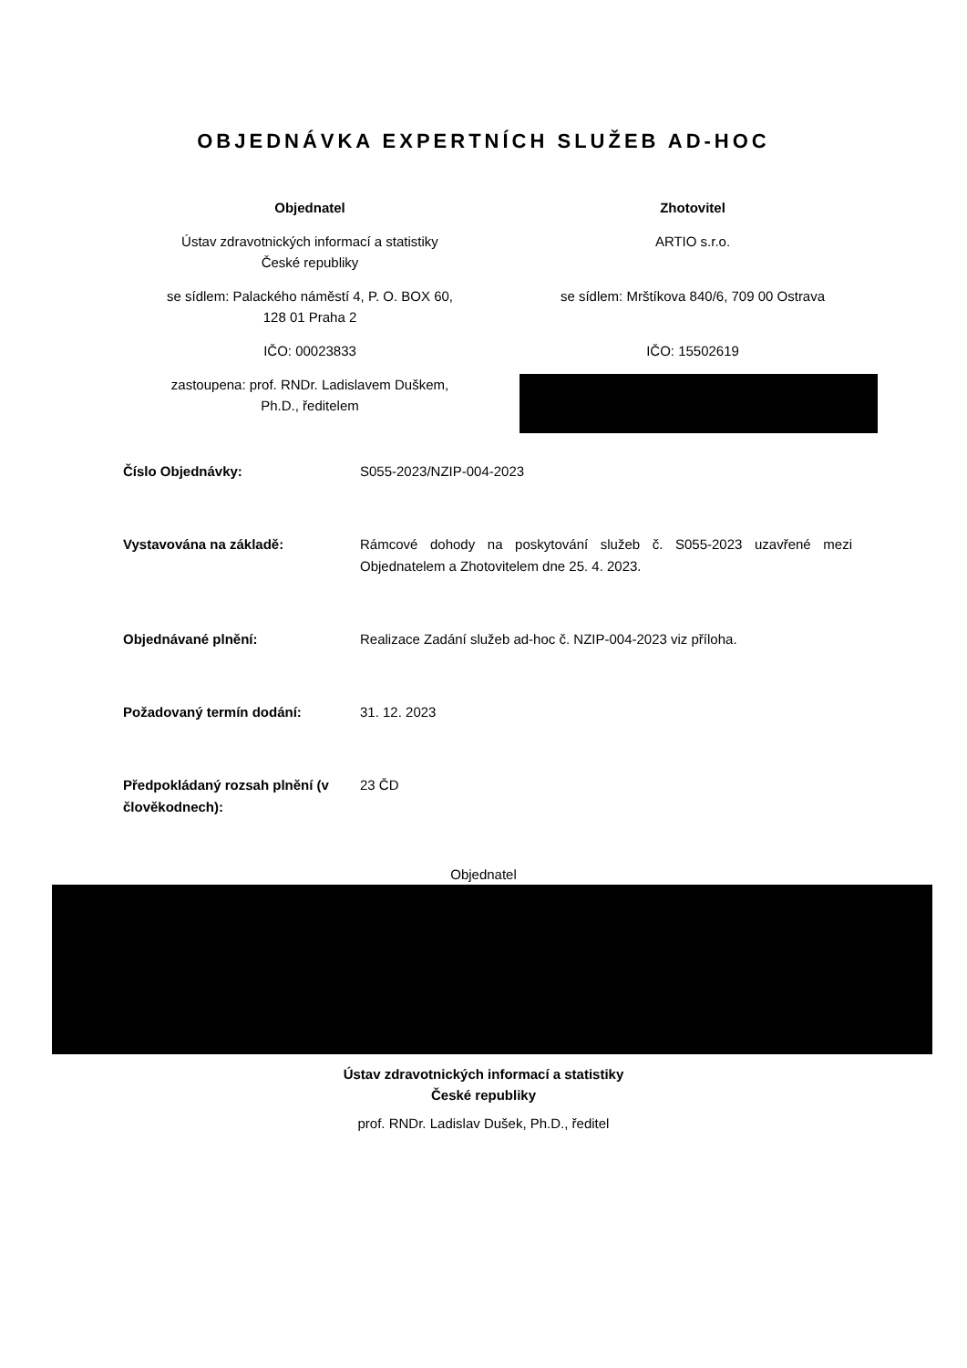OBJEDNÁVKA EXPERTNÍCH SLUŽEB AD-HOC
Objednatel
Ústav zdravotnických informací a statistiky
České republiky
se sídlem: Palackého náměstí 4, P. O. BOX 60,
128 01 Praha 2
IČO: 00023833
zastoupena: prof. RNDr. Ladislavem Duškem,
Ph.D., ředitelem
Zhotovitel
ARTIO s.r.o.
se sídlem: Mrštíkova 840/6, 709 00 Ostrava
IČO: 15502619
| Číslo Objednávky: | S055-2023/NZIP-004-2023 |
| Vystavována na základě: | Rámcové dohody na poskytování služeb č. S055-2023 uzavřené mezi Objednatelem a Zhotovitelem dne 25. 4. 2023. |
| Objednávané plnění: | Realizace Zadání služeb ad-hoc č. NZIP-004-2023 viz příloha. |
| Požadovaný termín dodání: | 31. 12. 2023 |
| Předpokládaný rozsah plnění (v člověkodnech): | 23 ČD |
Objednatel
Ústav zdravotnických informací a statistiky
České republiky
prof. RNDr. Ladislav Dušek, Ph.D., ředitel